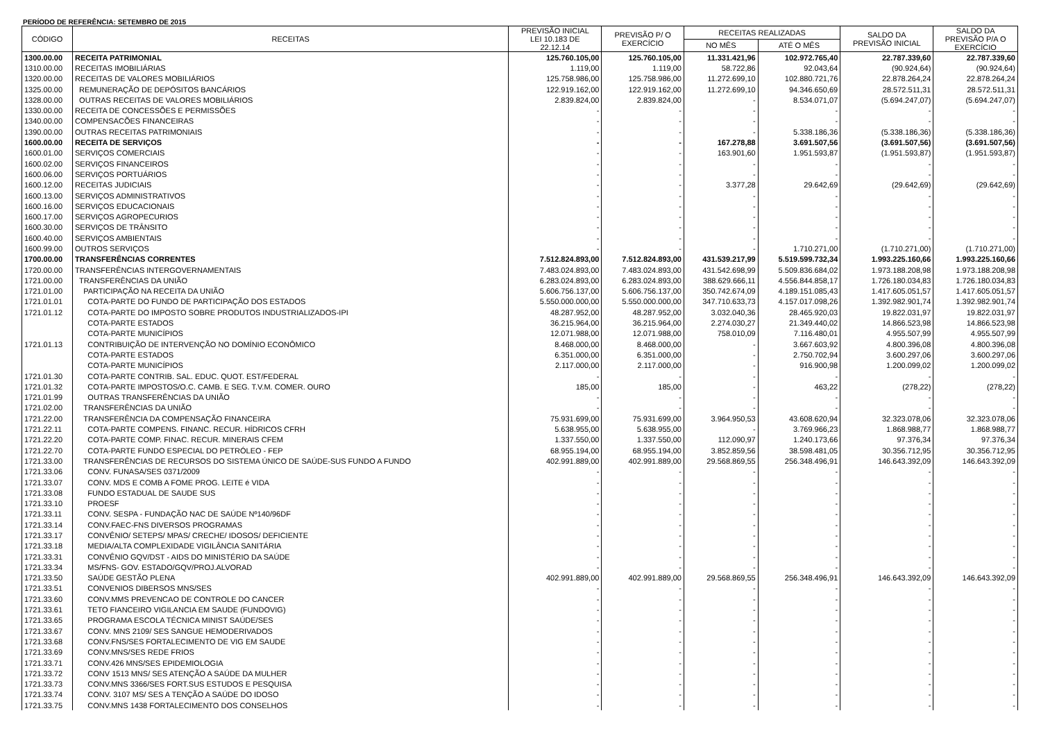PERÍODO DE REFERÊNCIA: SETEMBRO DE 2015
| CÓDIGO | RECEITAS | PREVISÃO INICIAL LEI 10.183 DE 22.12.14 | PREVISÃO P/ O EXERCÍCIO | RECEITAS REALIZADAS | | SALDO DA PREVISÃO INICIAL | SALDO DA PREVISÃO P/A O EXERCÍCIO |
| --- | --- | --- | --- | --- | --- | --- | --- |
| | | | | NO MÊS | ATÉ O MÊS | | |
| 1300.00.00 | RECEITA PATRIMONIAL | 125.760.105,00 | 125.760.105,00 | 11.331.421,96 | 102.972.765,40 | 22.787.339,60 | 22.787.339,60 |
| 1310.00.00 | RECEITAS IMOBILIÁRIAS | 1.119,00 | 1.119,00 | 58.722,86 | 92.043,64 | (90.924,64) | (90.924,64) |
| 1320.00.00 | RECEITAS DE VALORES MOBILIÁRIOS | 125.758.986,00 | 125.758.986,00 | 11.272.699,10 | 102.880.721,76 | 22.878.264,24 | 22.878.264,24 |
| 1325.00.00 | REMUNERAÇÃO DE DEPÓSITOS BANCÁRIOS | 122.919.162,00 | 122.919.162,00 | 11.272.699,10 | 94.346.650,69 | 28.572.511,31 | 28.572.511,31 |
| 1328.00.00 | OUTRAS RECEITAS DE VALORES MOBILIÁRIOS | 2.839.824,00 | 2.839.824,00 | - | 8.534.071,07 | (5.694.247,07) | (5.694.247,07) |
| 1330.00.00 | RECEITA DE CONCESSÕES E PERMISSÕES | - | - | - | - | - | - |
| 1340.00.00 | COMPENSACÕES FINANCEIRAS | - | - | - | - | - | - |
| 1390.00.00 | OUTRAS RECEITAS PATRIMONIAIS | - | - | - | 5.338.186,36 | (5.338.186,36) | (5.338.186,36) |
| 1600.00.00 | RECEITA DE SERVIÇOS | - | - | 167.278,88 | 3.691.507,56 | (3.691.507,56) | (3.691.507,56) |
| 1600.01.00 | SERVIÇOS COMERCIAIS | - | - | 163.901,60 | 1.951.593,87 | (1.951.593,87) | (1.951.593,87) |
| 1600.02.00 | SERVIÇOS FINANCEIROS | - | - | - | - | - | - |
| 1600.06.00 | SERVIÇOS PORTUÁRIOS | - | - | - | - | - | - |
| 1600.12.00 | RECEITAS JUDICIAIS | - | - | 3.377,28 | 29.642,69 | (29.642,69) | (29.642,69) |
| 1600.13.00 | SERVIÇOS ADMINISTRATIVOS | - | - | - | - | - | - |
| 1600.16.00 | SERVIÇOS EDUCACIONAIS | - | - | - | - | - | - |
| 1600.17.00 | SERVIÇOS AGROPECURIOS | - | - | - | - | - | - |
| 1600.30.00 | SERVIÇOS DE TRÂNSITO | - | - | - | - | - | - |
| 1600.40.00 | SERVIÇOS AMBIENTAIS | - | - | - | - | - | - |
| 1600.99.00 | OUTROS SERVIÇOS | - | - | - | 1.710.271,00 | (1.710.271,00) | (1.710.271,00) |
| 1700.00.00 | TRANSFERÊNCIAS CORRENTES | 7.512.824.893,00 | 7.512.824.893,00 | 431.539.217,99 | 5.519.599.732,34 | 1.993.225.160,66 | 1.993.225.160,66 |
| 1720.00.00 | TRANSFERÊNCIAS INTERGOVERNAMENTAIS | 7.483.024.893,00 | 7.483.024.893,00 | 431.542.698,99 | 5.509.836.684,02 | 1.973.188.208,98 | 1.973.188.208,98 |
| 1721.00.00 | TRANSFERÊNCIAS DA UNIÃO | 6.283.024.893,00 | 6.283.024.893,00 | 388.629.666,11 | 4.556.844.858,17 | 1.726.180.034,83 | 1.726.180.034,83 |
| 1721.01.00 | PARTICIPAÇÃO NA RECEITA DA UNIÃO | 5.606.756.137,00 | 5.606.756.137,00 | 350.742.674,09 | 4.189.151.085,43 | 1.417.605.051,57 | 1.417.605.051,57 |
| 1721.01.01 | COTA-PARTE DO FUNDO DE PARTICIPAÇÃO DOS ESTADOS | 5.550.000.000,00 | 5.550.000.000,00 | 347.710.633,73 | 4.157.017.098,26 | 1.392.982.901,74 | 1.392.982.901,74 |
| 1721.01.12 | COTA-PARTE DO IMPOSTO SOBRE PRODUTOS INDUSTRIALIZADOS-IPI | 48.287.952,00 | 48.287.952,00 | 3.032.040,36 | 28.465.920,03 | 19.822.031,97 | 19.822.031,97 |
| | COTA-PARTE ESTADOS | 36.215.964,00 | 36.215.964,00 | 2.274.030,27 | 21.349.440,02 | 14.866.523,98 | 14.866.523,98 |
| | COTA-PARTE MUNICÍPIOS | 12.071.988,00 | 12.071.988,00 | 758.010,09 | 7.116.480,01 | 4.955.507,99 | 4.955.507,99 |
| 1721.01.13 | CONTRIBUIÇÃO DE INTERVENÇÃO NO DOMÍNIO ECONÔMICO | 8.468.000,00 | 8.468.000,00 | - | 3.667.603,92 | 4.800.396,08 | 4.800.396,08 |
| | COTA-PARTE ESTADOS | 6.351.000,00 | 6.351.000,00 | - | 2.750.702,94 | 3.600.297,06 | 3.600.297,06 |
| | COTA-PARTE MUNICÍPIOS | 2.117.000,00 | 2.117.000,00 | - | 916.900,98 | 1.200.099,02 | 1.200.099,02 |
| 1721.01.30 | COTA-PARTE CONTRIB. SAL. EDUC. QUOT. EST/FEDERAL | - | - | - | - | - | - |
| 1721.01.32 | COTA-PARTE IMPOSTOS/O.C. CAMB. E SEG. T.V.M. COMER. OURO | 185,00 | 185,00 | - | 463,22 | (278,22) | (278,22) |
| 1721.01.99 | OUTRAS TRANSFERÊNCIAS DA UNIÃO | - | - | - | - | - | - |
| 1721.02.00 | TRANSFERÊNCIAS DA UNIÃO | - | - | - | - | - | - |
| 1721.22.00 | TRANSFERÊNCIA DA COMPENSAÇÃO FINANCEIRA | 75.931.699,00 | 75.931.699,00 | 3.964.950,53 | 43.608.620,94 | 32.323.078,06 | 32.323.078,06 |
| 1721.22.11 | COTA-PARTE COMPENS. FINANC. RECUR. HÍDRICOS CFRH | 5.638.955,00 | 5.638.955,00 | - | 3.769.966,23 | 1.868.988,77 | 1.868.988,77 |
| 1721.22.20 | COTA-PARTE COMP. FINAC. RECUR. MINERAIS CFEM | 1.337.550,00 | 1.337.550,00 | 112.090,97 | 1.240.173,66 | 97.376,34 | 97.376,34 |
| 1721.22.70 | COTA-PARTE FUNDO ESPECIAL DO PETRÓLEO - FEP | 68.955.194,00 | 68.955.194,00 | 3.852.859,56 | 38.598.481,05 | 30.356.712,95 | 30.356.712,95 |
| 1721.33.00 | TRANSFERÊNCIAS DE RECURSOS DO SISTEMA ÚNICO DE SAÚDE-SUS FUNDO A FUNDO | 402.991.889,00 | 402.991.889,00 | 29.568.869,55 | 256.348.496,91 | 146.643.392,09 | 146.643.392,09 |
| 1721.33.06 | CONV. FUNASA/SES 0371/2009 | - | - | - | - | - | - |
| 1721.33.07 | CONV. MDS E COMB A FOME PROG. LEITE é VIDA | - | - | - | - | - | - |
| 1721.33.08 | FUNDO ESTADUAL DE SAUDE SUS | - | - | - | - | - | - |
| 1721.33.10 | PROESF | - | - | - | - | - | - |
| 1721.33.11 | CONV. SESPA - FUNDAÇÃO NAC DE SAÚDE Nº140/96DF | - | - | - | - | - | - |
| 1721.33.14 | CONV.FAEC-FNS DIVERSOS PROGRAMAS | - | - | - | - | - | - |
| 1721.33.17 | CONVÊNIO/ SETEPS/ MPAS/ CRECHE/ IDOSOS/ DEFICIENTE | - | - | - | - | - | - |
| 1721.33.18 | MEDIA/ALTA COMPLEXIDADE VIGILÂNCIA SANITÁRIA | - | - | - | - | - | - |
| 1721.33.31 | CONVÊNIO GQV/DST - AIDS DO MINISTÉRIO DA SAÚDE | - | - | - | - | - | - |
| 1721.33.34 | MS/FNS- GOV. ESTADO/GQV/PROJ.ALVORAD | - | - | - | - | - | - |
| 1721.33.50 | SAÚDE GESTÃO PLENA | 402.991.889,00 | 402.991.889,00 | 29.568.869,55 | 256.348.496,91 | 146.643.392,09 | 146.643.392,09 |
| 1721.33.51 | CONVENIOS DIBERSOS MNS/SES | - | - | - | - | - | - |
| 1721.33.60 | CONV.MMS PREVENCAO DE CONTROLE DO CANCER | - | - | - | - | - | - |
| 1721.33.61 | TETO FIANCEIRO VIGILANCIA EM SAUDE (FUNDOVIG) | - | - | - | - | - | - |
| 1721.33.65 | PROGRAMA ESCOLA TÉCNICA MINIST SAÚDE/SES | - | - | - | - | - | - |
| 1721.33.67 | CONV. MNS 2109/ SES SANGUE HEMODERIVADOS | - | - | - | - | - | - |
| 1721.33.68 | CONV.FNS/SES FORTALECIMENTO DE VIG EM SAUDE | - | - | - | - | - | - |
| 1721.33.69 | CONV.MNS/SES REDE FRIOS | - | - | - | - | - | - |
| 1721.33.71 | CONV.426 MNS/SES EPIDEMIOLOGIA | - | - | - | - | - | - |
| 1721.33.72 | CONV 1513 MNS/ SES ATENÇÃO A SAÚDE DA MULHER | - | - | - | - | - | - |
| 1721.33.73 | CONV.MNS 3366/SES FORT.SUS ESTUDOS E PESQUISA | - | - | - | - | - | - |
| 1721.33.74 | CONV. 3107 MS/ SES A TENÇÃO A SAÚDE DO IDOSO | - | - | - | - | - | - |
| 1721.33.75 | CONV.MNS 1438 FORTALECIMENTO DOS CONSELHOS | - | - | - | - | - | - |